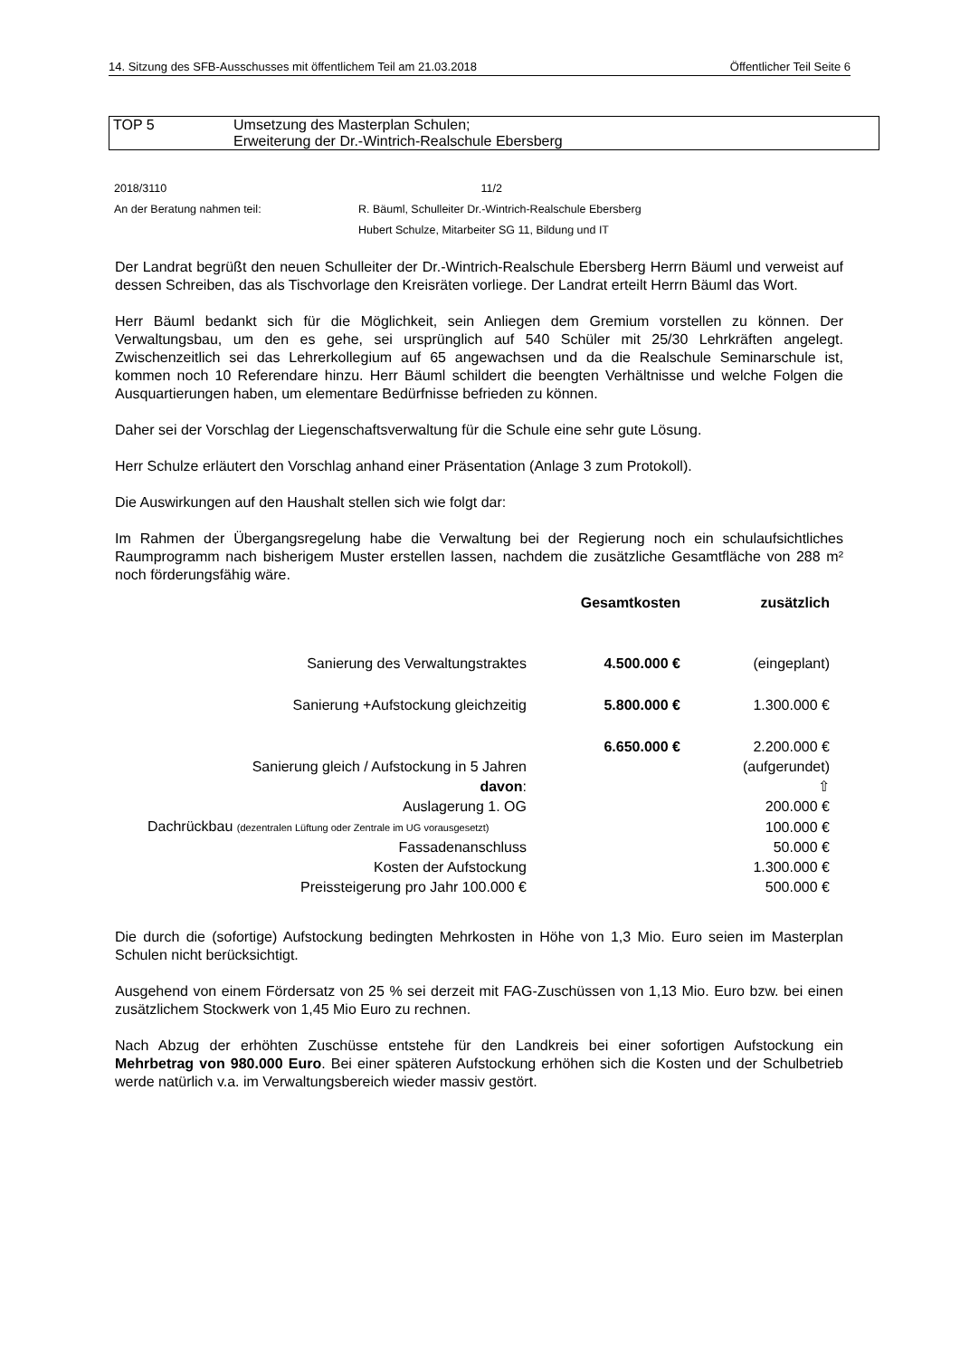14. Sitzung des SFB-Ausschusses mit öffentlichem Teil am 21.03.2018 Öffentlicher Teil Seite 6
TOP 5 Umsetzung des Masterplan Schulen;
Erweiterung der Dr.-Wintrich-Realschule Ebersberg
| 2018/3110 | 11/2 |
| An der Beratung nahmen teil: | R. Bäuml, Schulleiter Dr.-Wintrich-Realschule Ebersberg |
| | Hubert Schulze, Mitarbeiter SG 11, Bildung und IT |
Der Landrat begrüßt den neuen Schulleiter der Dr.-Wintrich-Realschule Ebersberg Herrn Bäuml und verweist auf dessen Schreiben, das als Tischvorlage den Kreisräten vorliege. Der Landrat erteilt Herrn Bäuml das Wort.
Herr Bäuml bedankt sich für die Möglichkeit, sein Anliegen dem Gremium vorstellen zu können. Der Verwaltungsbau, um den es gehe, sei ursprünglich auf 540 Schüler mit 25/30 Lehrkräften angelegt. Zwischenzeitlich sei das Lehrerkollegium auf 65 angewachsen und da die Realschule Seminarschule ist, kommen noch 10 Referendare hinzu. Herr Bäuml schildert die beengten Verhältnisse und welche Folgen die Ausquartierungen haben, um elementare Bedürfnisse befrieden zu können.
Daher sei der Vorschlag der Liegenschaftsverwaltung für die Schule eine sehr gute Lösung.
Herr Schulze erläutert den Vorschlag anhand einer Präsentation (Anlage 3 zum Protokoll).
Die Auswirkungen auf den Haushalt stellen sich wie folgt dar:
Im Rahmen der Übergangsregelung habe die Verwaltung bei der Regierung noch ein schulaufsichtliches Raumprogramm nach bisherigem Muster erstellen lassen, nachdem die zusätzliche Gesamtfläche von 288 m² noch förderungsfähig wäre.
| | Gesamtkosten | zusätzlich |
| --- | --- | --- |
| Sanierung des Verwaltungstraktes | 4.500.000 € | (eingeplant) |
| Sanierung +Aufstockung gleichzeitig | 5.800.000 € | 1.300.000 € |
| Sanierung gleich / Aufstockung in 5 Jahren | 6.650.000 € | 2.200.000 € (aufgerundet) |
| davon : | | ⇧ |
| Auslagerung 1. OG | | 200.000 € |
| Dachrückbau (dezentralen Lüftung oder Zentrale im UG vorausgesetzt) | | 100.000 € |
| Fassadenanschluss | | 50.000 € |
| Kosten der Aufstockung | | 1.300.000 € |
| Preissteigerung pro Jahr 100.000 € | | 500.000 € |
Die durch die (sofortige) Aufstockung bedingten Mehrkosten in Höhe von 1,3 Mio. Euro seien im Masterplan Schulen nicht berücksichtigt.
Ausgehend von einem Fördersatz von 25 % sei derzeit mit FAG-Zuschüssen von 1,13 Mio. Euro bzw. bei einen zusätzlichem Stockwerk von 1,45 Mio Euro zu rechnen.
Nach Abzug der erhöhten Zuschüsse entstehe für den Landkreis bei einer sofortigen Aufstockung ein Mehrbetrag von 980.000 Euro. Bei einer späteren Aufstockung erhöhen sich die Kosten und der Schulbetrieb werde natürlich v.a. im Verwaltungsbereich wieder massiv gestört.